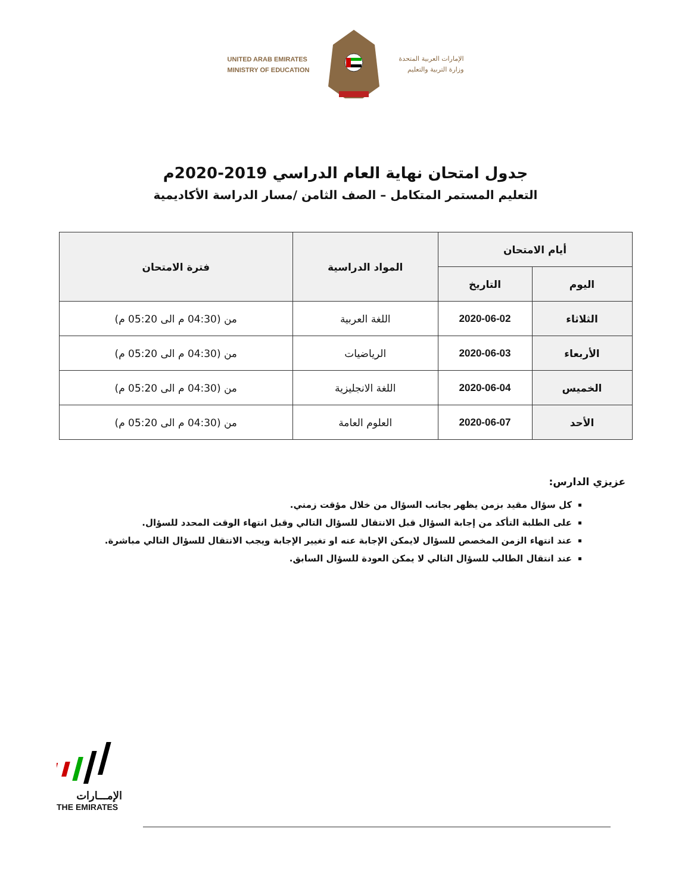UNITED ARAB EMIRATES
MINISTRY OF EDUCATION
الإمارات العربية المتحدة
وزارة التربية والتعليم
جدول امتحان نهاية العام الدراسي 2019-2020م
التعليم المستمر المتكامل – الصف الثامن /مسار الدراسة الأكاديمية
| أيام الامتحان | | المواد الدراسية | فترة الامتحان |
| --- | --- | --- | --- |
| اليوم | التاريخ | | |
| الثلاثاء | 2020-06-02 | اللغة العربية | من (04:30 م الى 05:20 م) |
| الأربعاء | 2020-06-03 | الرياضيات | من (04:30 م الى 05:20 م) |
| الخميس | 2020-06-04 | اللغة الانجليزية | من (04:30 م الى 05:20 م) |
| الأحد | 2020-06-07 | العلوم العامة | من (04:30 م الى 05:20 م) |
عزيزي الدارس:
كل سؤال مقيد بزمن يظهر بجانب السؤال من خلال مؤقت زمني.
على الطلبة التأكد من إجابة السؤال قبل الانتقال للسؤال التالي وقبل انتهاء الوقت المحدد للسؤال.
عند انتهاء الزمن المخصص للسؤال لايمكن الإجابة عنه او تغيير الإجابة ويجب الانتقال للسؤال التالي مباشرة.
عند انتقال الطالب للسؤال التالي لا يمكن العودة للسؤال السابق.
الإمـــارات
THE EMIRATES